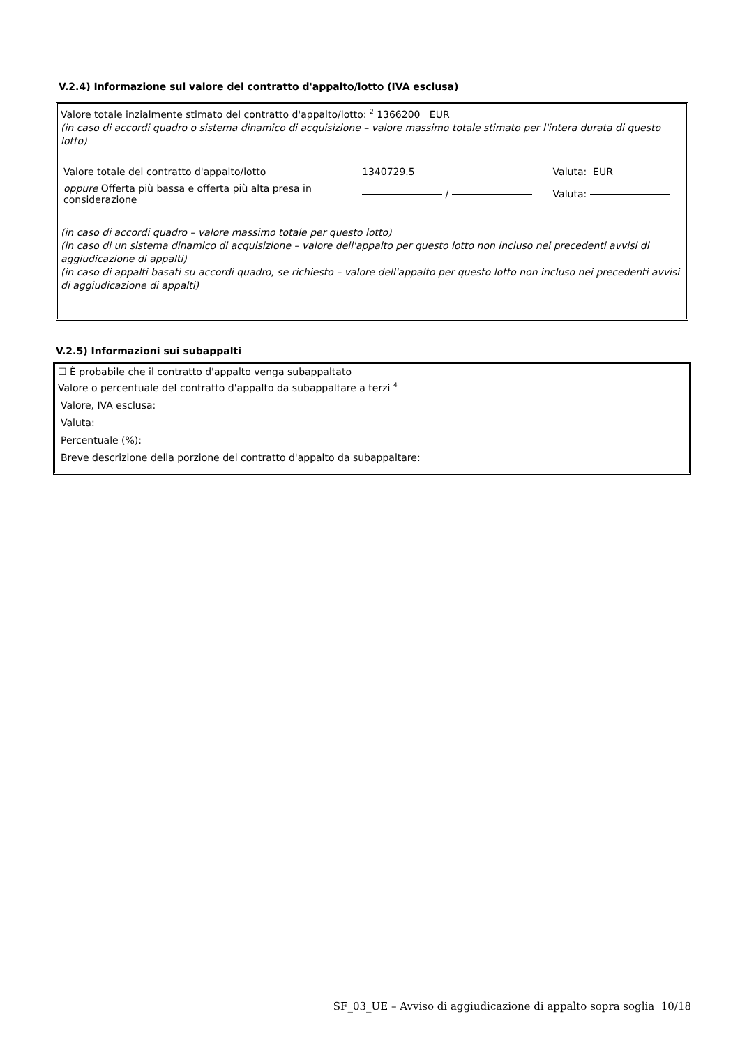V.2.4) Informazione sul valore del contratto d'appalto/lotto (IVA esclusa)
Valore totale inzialmente stimato del contratto d'appalto/lotto: <sup>2</sup> 1366200 EUR
(in caso di accordi quadro o sistema dinamico di acquisizione – valore massimo totale stimato per l'intera durata di questo lotto)
| Valore totale del contratto d'appalto/lotto | 1340729.5 | Valuta: EUR |
| oppure Offerta più bassa e offerta più alta presa in considerazione | / | Valuta: |
(in caso di accordi quadro – valore massimo totale per questo lotto)
(in caso di un sistema dinamico di acquisizione – valore dell'appalto per questo lotto non incluso nei precedenti avvisi di aggiudicazione di appalti)
(in caso di appalti basati su accordi quadro, se richiesto – valore dell'appalto per questo lotto non incluso nei precedenti avvisi di aggiudicazione di appalti)
V.2.5) Informazioni sui subappalti
☐ È probabile che il contratto d'appalto venga subappaltato
Valore o percentuale del contratto d'appalto da subappaltare a terzi <sup>4</sup>
Valore, IVA esclusa:
Valuta:
Percentuale (%):
Breve descrizione della porzione del contratto d'appalto da subappaltare:
SF_03_UE – Avviso di aggiudicazione di appalto sopra soglia 10/18